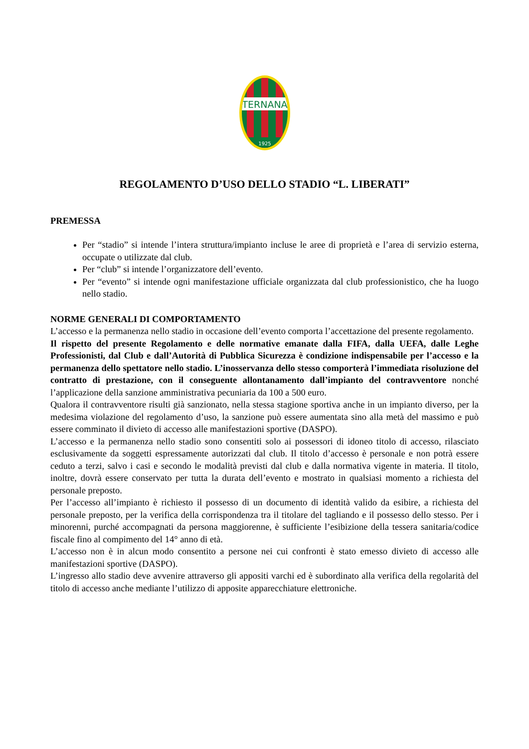TERNANA
1925
REGOLAMENTO D’USO DELLO STADIO “L. LIBERATI”
PREMESSA
Per “stadio” si intende l’intera struttura/impianto incluse le aree di proprietà e l’area di servizio esterna, occupate o utilizzate dal club.
Per “club” si intende l’organizzatore dell’evento.
Per “evento” si intende ogni manifestazione ufficiale organizzata dal club professionistico, che ha luogo nello stadio.
NORME GENERALI DI COMPORTAMENTO
L’accesso e la permanenza nello stadio in occasione dell’evento comporta l’accettazione del presente regolamento.
Il rispetto del presente Regolamento e delle normative emanate dalla FIFA, dalla UEFA, dalle Leghe Professionisti, dal Club e dall’Autorità di Pubblica Sicurezza è condizione indispensabile per l’accesso e la permanenza dello spettatore nello stadio. L’inosservanza dello stesso comporterà l’immediata risoluzione del contratto di prestazione, con il conseguente allontanamento dall’impianto del contravventore nonché l’applicazione della sanzione amministrativa pecuniaria da 100 a 500 euro.
Qualora il contravventore risulti già sanzionato, nella stessa stagione sportiva anche in un impianto diverso, per la medesima violazione del regolamento d’uso, la sanzione può essere aumentata sino alla metà del massimo e può essere comminato il divieto di accesso alle manifestazioni sportive (DASPO).
L’accesso e la permanenza nello stadio sono consentiti solo ai possessori di idoneo titolo di accesso, rilasciato esclusivamente da soggetti espressamente autorizzati dal club. Il titolo d’accesso è personale e non potrà essere ceduto a terzi, salvo i casi e secondo le modalità previsti dal club e dalla normativa vigente in materia. Il titolo, inoltre, dovrà essere conservato per tutta la durata dell’evento e mostrato in qualsiasi momento a richiesta del personale preposto.
Per l’accesso all’impianto è richiesto il possesso di un documento di identità valido da esibire, a richiesta del personale preposto, per la verifica della corrispondenza tra il titolare del tagliando e il possesso dello stesso. Per i minorenni, purché accompagnati da persona maggiorenne, è sufficiente l’esibizione della tessera sanitaria/codice fiscale fino al compimento del 14° anno di età.
L’accesso non è in alcun modo consentito a persone nei cui confronti è stato emesso divieto di accesso alle manifestazioni sportive (DASPO).
L’ingresso allo stadio deve avvenire attraverso gli appositi varchi ed è subordinato alla verifica della regolarità del titolo di accesso anche mediante l’utilizzo di apposite apparecchiature elettroniche.